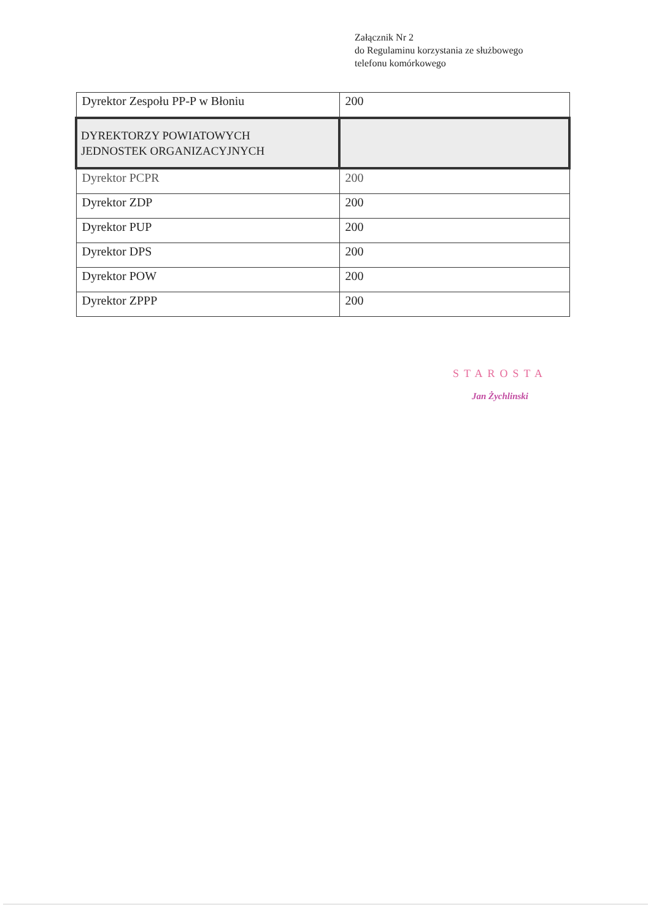Załącznik Nr 2
do Regulaminu korzystania ze służbowego
telefonu komórkowego
| Dyrektor Zespołu PP-P w Błoniu | 200 |
| DYREKTORZY POWIATOWYCH JEDNOSTEK ORGANIZACYJNYCH | |
| Dyrektor PCPR | 200 |
| Dyrektor ZDP | 200 |
| Dyrektor PUP | 200 |
| Dyrektor DPS | 200 |
| Dyrektor POW | 200 |
| Dyrektor ZPPP | 200 |
STAROSTA
Jan Żychlinski